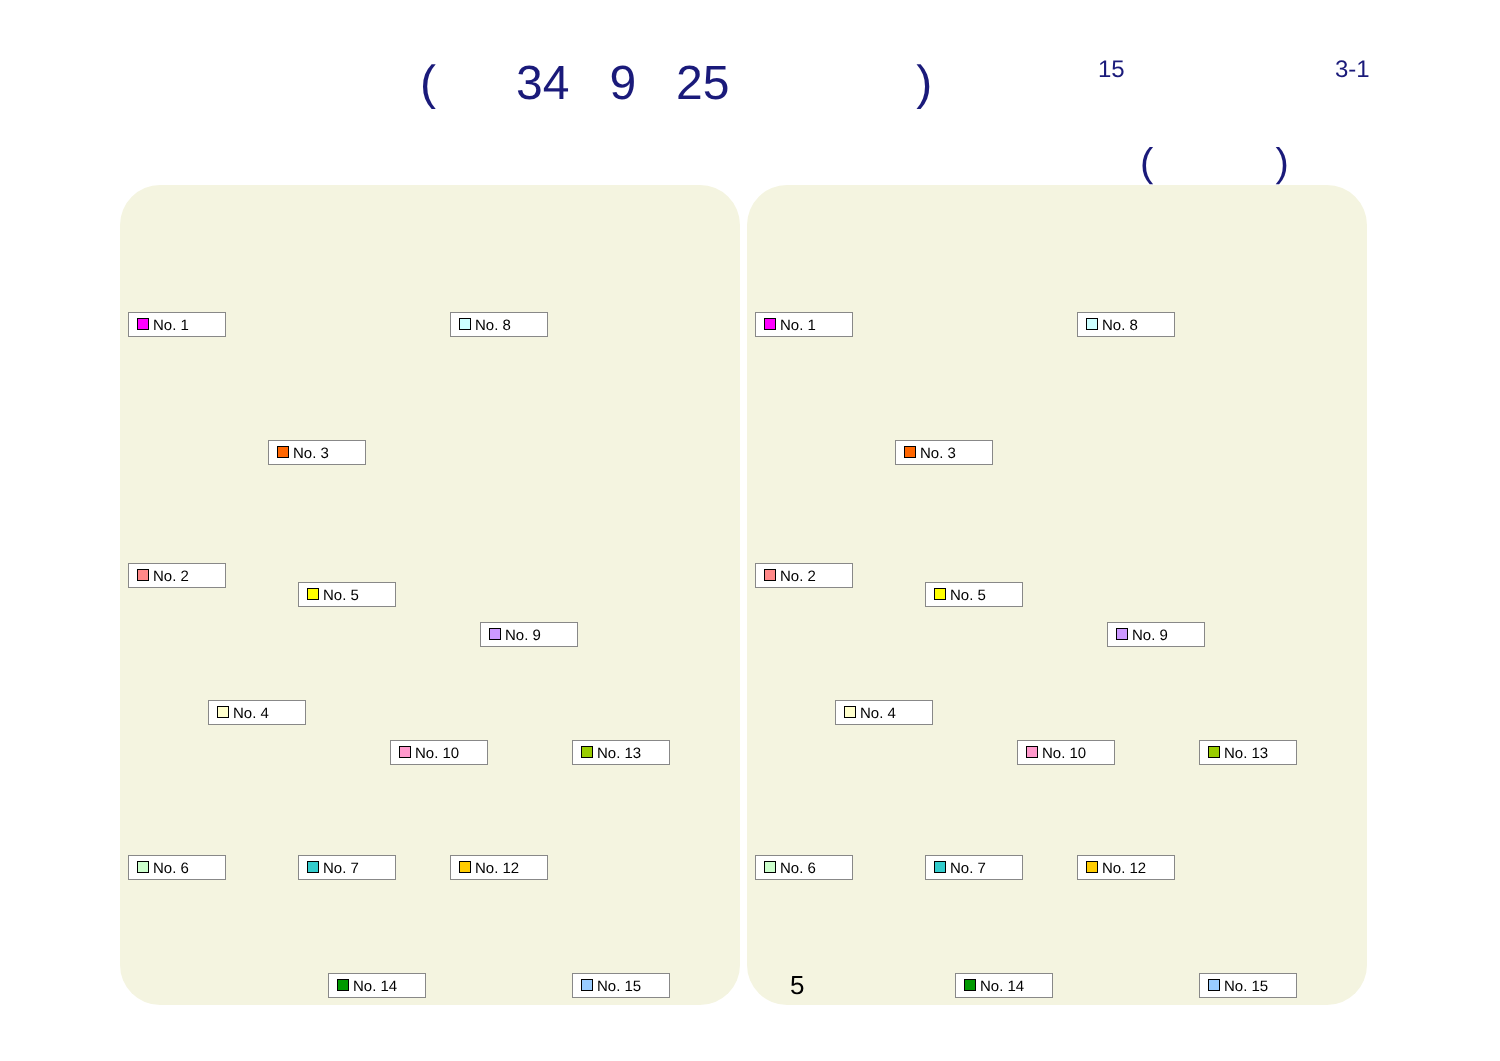( 34 9 25 )
15 3-1
( )
No. 1 No. 8
No. 3
No. 2
No. 5
No. 9
No. 4
No. 10 No. 13
No. 6 No. 7 No. 12
No. 14 No. 15
No. 1 No. 8
No. 3
No. 2
No. 5
No. 9
No. 4
No. 10 No. 13
No. 6 No. 7 No. 12
No. 14 No. 15
5